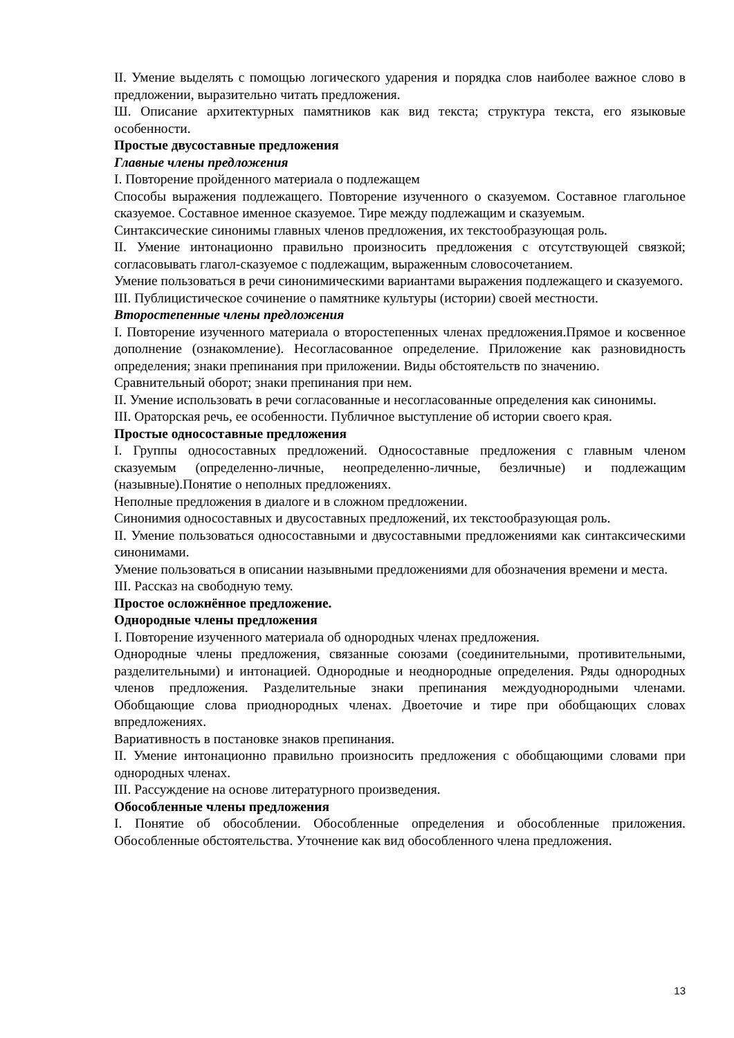II. Умение выделять с помощью логического ударения и порядка слов наиболее важное слово в предложении, выразительно читать предложения.
Ш. Описание архитектурных памятников как вид текста; структура текста, его языковые особенности.
Простые двусоставные предложения
Главные члены предложения
I. Повторение пройденного материала о подлежащем
Способы выражения подлежащего. Повторение изученного о сказуемом. Составное глагольное сказуемое. Составное именное сказуемое. Тире между подлежащим и сказуемым.
Синтаксические синонимы главных членов предложения, их текстообразующая роль.
II. Умение интонационно правильно произносить предложения с отсутствующей связкой; согласовывать глагол-сказуемое с подлежащим, выраженным словосочетанием.
Умение пользоваться в речи синонимическими вариантами выражения подлежащего и сказуемого.
III. Публицистическое сочинение о памятнике культуры (истории) своей местности.
Второстепенные члены предложения
I. Повторение изученного материала о второстепенных членах предложения.Прямое и косвенное дополнение (ознакомление). Несогласованное определение. Приложение как разновидность определения; знаки препинания при приложении. Виды обстоятельств по значению.
Сравнительный оборот; знаки препинания при нем.
II. Умение использовать в речи согласованные и несогласованные определения как синонимы.
III. Ораторская речь, ее особенности. Публичное выступление об истории своего края.
Простые односоставные предложения
I. Группы односоставных предложений. Односоставные предложения с главным членом сказуемым (определенно-личные, неопределенно-личные, безличные) и подлежащим (назывные).Понятие о неполных предложениях.
Неполные предложения в диалоге и в сложном предложении.
Синонимия односоставных и двусоставных предложений, их текстообразующая роль.
II. Умение пользоваться односоставными и двусоставными предложениями как синтаксическими синонимами.
Умение пользоваться в описании назывными предложениями для обозначения времени и места.
III. Рассказ на свободную тему.
Простое осложнённое предложение.
Однородные члены предложения
I. Повторение изученного материала об однородных членах предложения.
Однородные члены предложения, связанные союзами (соединительными, противительными, разделительными) и интонацией. Однородные и неоднородные определения. Ряды однородных членов предложения. Разделительные знаки препинания междуоднородными членами. Обобщающие слова приоднородных членах. Двоеточие и тире при обобщающих словах впредложениях.
Вариативность в постановке знаков препинания.
II. Умение интонационно правильно произносить предложения с обобщающими словами при однородных членах.
III. Рассуждение на основе литературного произведения.
Обособленные члены предложения
I. Понятие об обособлении. Обособленные определения и обособленные приложения. Обособленные обстоятельства. Уточнение как вид обособленного члена предложения.
13